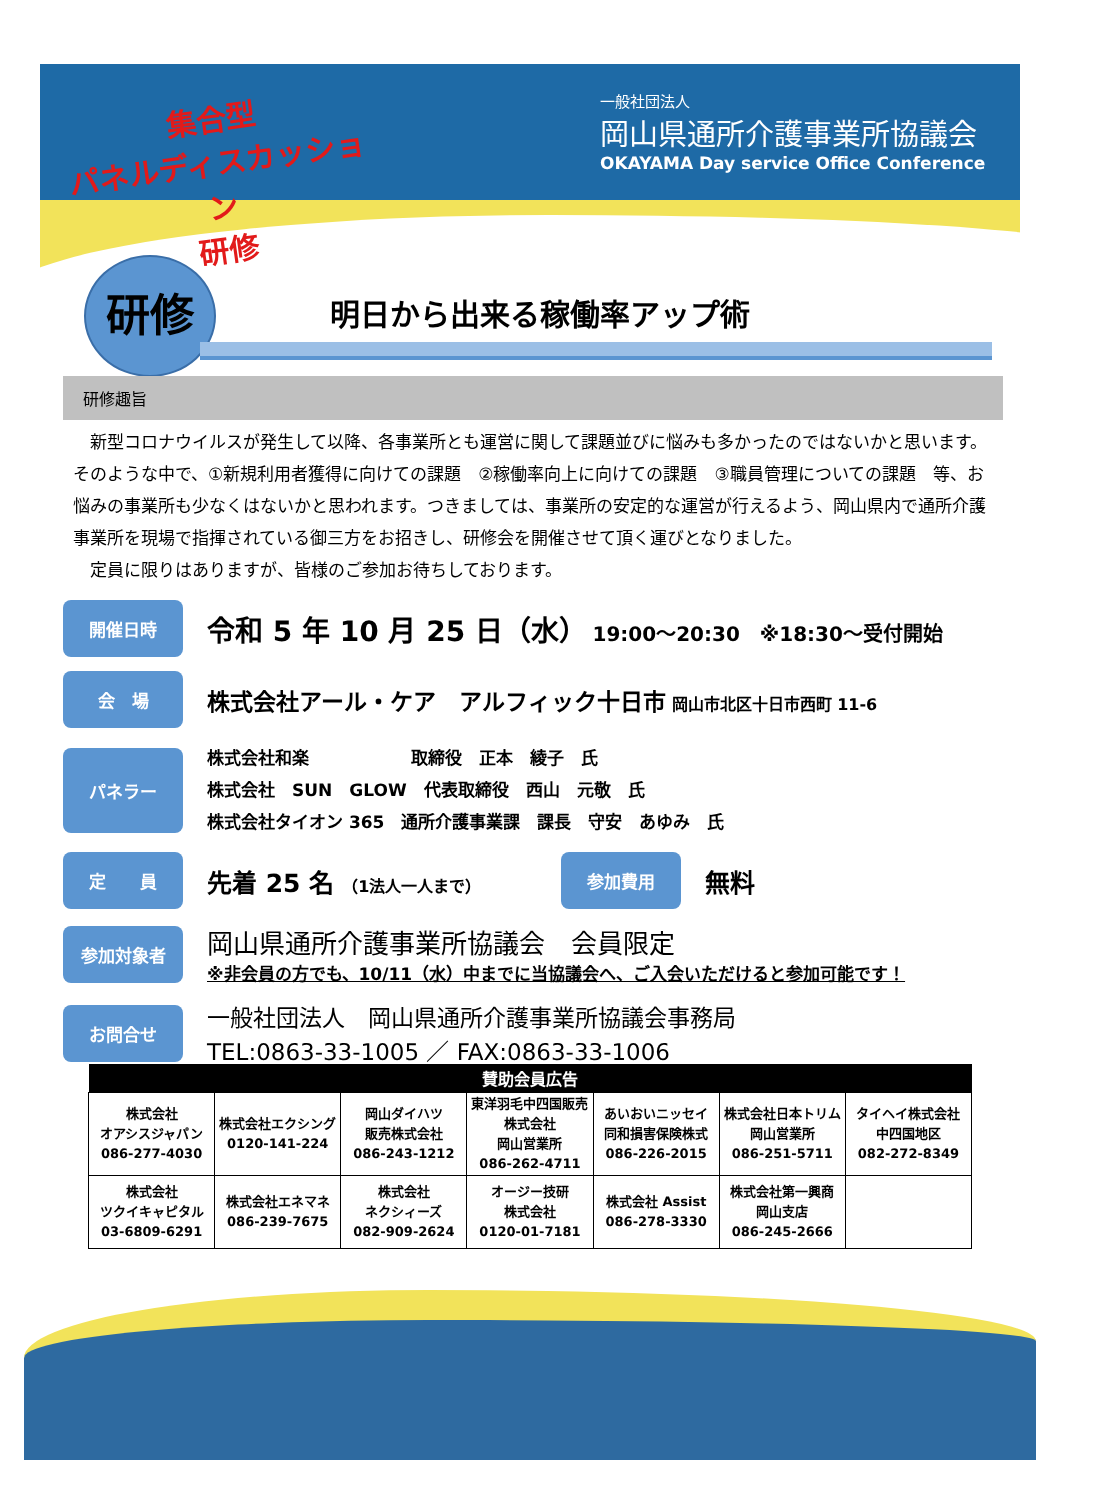集合型
パネルディスカッション
研修
一般社団法人
岡山県通所介護事業所協議会
OKAYAMA Day service Office Conference
研修
明日から出来る稼働率アップ術
研修趣旨
　新型コロナウイルスが発生して以降、各事業所とも運営に関して課題並びに悩みも多かったのではないかと思います。そのような中で、①新規利用者獲得に向けての課題　②稼働率向上に向けての課題　③職員管理についての課題　等、お悩みの事業所も少なくはないかと思われます。つきましては、事業所の安定的な運営が行えるよう、岡山県内で通所介護事業所を現場で指揮されている御三方をお招きし、研修会を開催させて頂く運びとなりました。
　定員に限りはありますが、皆様のご参加お待ちしております。
開催日時
令和 5 年 10 月 25 日（水） 19:00～20:30　※18:30～受付開始
会　場
株式会社アール・ケア　アルフィック十日市 岡山市北区十日市西町 11-6
パネラー
株式会社和楽　　　　　　取締役　正本　綾子　氏
株式会社　SUN　GLOW　代表取締役　西山　元敬　氏
株式会社タイオン 365　通所介護事業課　課長　守安　あゆみ　氏
定　　員
先着 25 名　（1法人一人まで）
参加費用
無料
参加対象者
岡山県通所介護事業所協議会　会員限定
※非会員の方でも、10/11（水）中までに当協議会へ、ご入会いただけると参加可能です！
お問合せ
一般社団法人　岡山県通所介護事業所協議会事務局
TEL:0863-33-1005 ／ FAX:0863-33-1006
| 賛助会員広告 | | | | | | |
| --- | --- | --- | --- | --- | --- | --- |
| 株式会社 オアシスジャパン 086-277-4030 | 株式会社エクシング 0120-141-224 | 岡山ダイハツ 販売株式会社 086-243-1212 | 東洋羽毛中四国販売株式会社 岡山営業所 086-262-4711 | あいおいニッセイ 同和損害保険株式 086-226-2015 | 株式会社日本トリム 岡山営業所 086-251-5711 | タイヘイ株式会社 中四国地区 082-272-8349 |
| 株式会社 ツクイキャピタル 03-6809-6291 | 株式会社エネマネ 086-239-7675 | 株式会社 ネクシィーズ 082-909-2624 | オージー技研 株式会社 0120-01-7181 | 株式会社 Assist 086-278-3330 | 株式会社第一興商 岡山支店 086-245-2666 | |